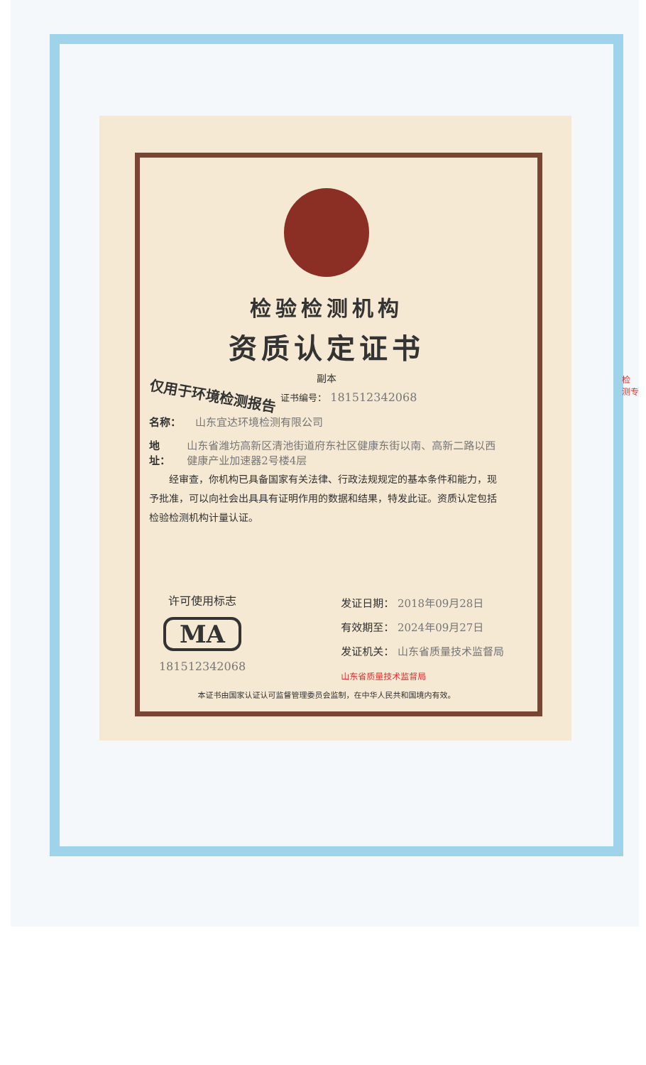检验检测机构
资质认定证书
副本
仅用于环境检测报告 证书编号： 181512342068
名称： 山东宜达环境检测有限公司
地址： 山东省潍坊高新区清池街道府东社区健康东街以南、高新二路以西健康产业加速器2号楼4层
　　经审查，你机构已具备国家有关法律、行政法规规定的基本条件和能力，现予批准，可以向社会出具具有证明作用的数据和结果，特发此证。资质认定包括检验检测机构计量认证。
许可使用标志
MA
181512342068
发证日期： 2018年09月28日
有效期至： 2024年09月27日
发证机关： 山东省质量技术监督局
山东省质量技术监督局
本证书由国家认证认可监督管理委员会监制，在中华人民共和国境内有效。
检
测专